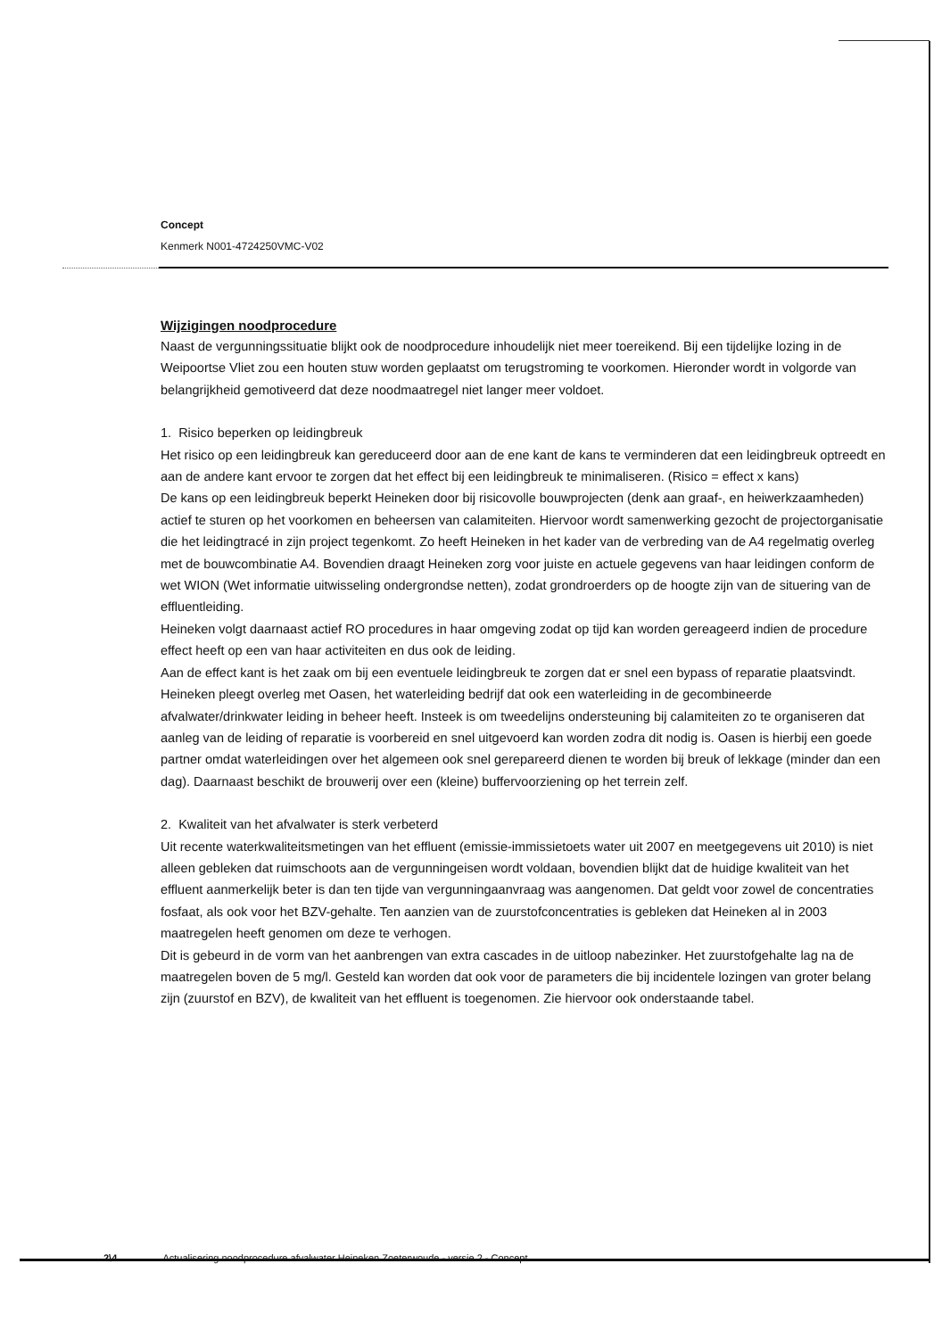Concept
Kenmerk N001-4724250VMC-V02
Wijzigingen noodprocedure
Naast de vergunningssituatie blijkt ook de noodprocedure inhoudelijk niet meer toereikend. Bij een tijdelijke lozing in de Weipoortse Vliet zou een houten stuw worden geplaatst om terugstroming te voorkomen. Hieronder wordt in volgorde van belangrijkheid gemotiveerd dat deze noodmaatregel niet langer meer voldoet.
1. Risico beperken op leidingbreuk
Het risico op een leidingbreuk kan gereduceerd door aan de ene kant de kans te verminderen dat een leidingbreuk optreedt en aan de andere kant ervoor te zorgen dat het effect bij een leidingbreuk te minimaliseren. (Risico = effect x kans)
De kans op een leidingbreuk beperkt Heineken door bij risicovolle bouwprojecten (denk aan graaf-, en heiwerkzaamheden) actief te sturen op het voorkomen en beheersen van calamiteiten. Hiervoor wordt samenwerking gezocht de projectorganisatie die het leidingtracé in zijn project tegenkomt. Zo heeft Heineken in het kader van de verbreding van de A4 regelmatig overleg met de bouwcombinatie A4. Bovendien draagt Heineken zorg voor juiste en actuele gegevens van haar leidingen conform de wet WION (Wet informatie uitwisseling ondergrondse netten), zodat grondroerders op de hoogte zijn van de situering van de effluentleiding.
Heineken volgt daarnaast actief RO procedures in haar omgeving zodat op tijd kan worden gereageerd indien de procedure effect heeft op een van haar activiteiten en dus ook de leiding.
Aan de effect kant is het zaak om bij een eventuele leidingbreuk te zorgen dat er snel een bypass of reparatie plaatsvindt. Heineken pleegt overleg met Oasen, het waterleiding bedrijf dat ook een waterleiding in de gecombineerde afvalwater/drinkwater leiding in beheer heeft. Insteek is om tweedelijns ondersteuning bij calamiteiten zo te organiseren dat aanleg van de leiding of reparatie is voorbereid en snel uitgevoerd kan worden zodra dit nodig is. Oasen is hierbij een goede partner omdat waterleidingen over het algemeen ook snel gerepareerd dienen te worden bij breuk of lekkage (minder dan een dag). Daarnaast beschikt de brouwerij over een (kleine) buffervoorziening op het terrein zelf.
2. Kwaliteit van het afvalwater is sterk verbeterd
Uit recente waterkwaliteitsmetingen van het effluent (emissie-immissietoets water uit 2007 en meetgegevens uit 2010) is niet alleen gebleken dat ruimschoots aan de vergunningeisen wordt voldaan, bovendien blijkt dat de huidige kwaliteit van het effluent aanmerkelijk beter is dan ten tijde van vergunningaanvraag was aangenomen. Dat geldt voor zowel de concentraties fosfaat, als ook voor het BZV-gehalte. Ten aanzien van de zuurstofconcentraties is gebleken dat Heineken al in 2003 maatregelen heeft genomen om deze te verhogen.
Dit is gebeurd in de vorm van het aanbrengen van extra cascades in de uitloop nabezinker. Het zuurstofgehalte lag na de maatregelen boven de 5 mg/l. Gesteld kan worden dat ook voor de parameters die bij incidentele lozingen van groter belang zijn (zuurstof en BZV), de kwaliteit van het effluent is toegenomen. Zie hiervoor ook onderstaande tabel.
2\4 Actualisering noodprocedure afvalwater Heineken Zoeterwoude - versie 2 - Concept